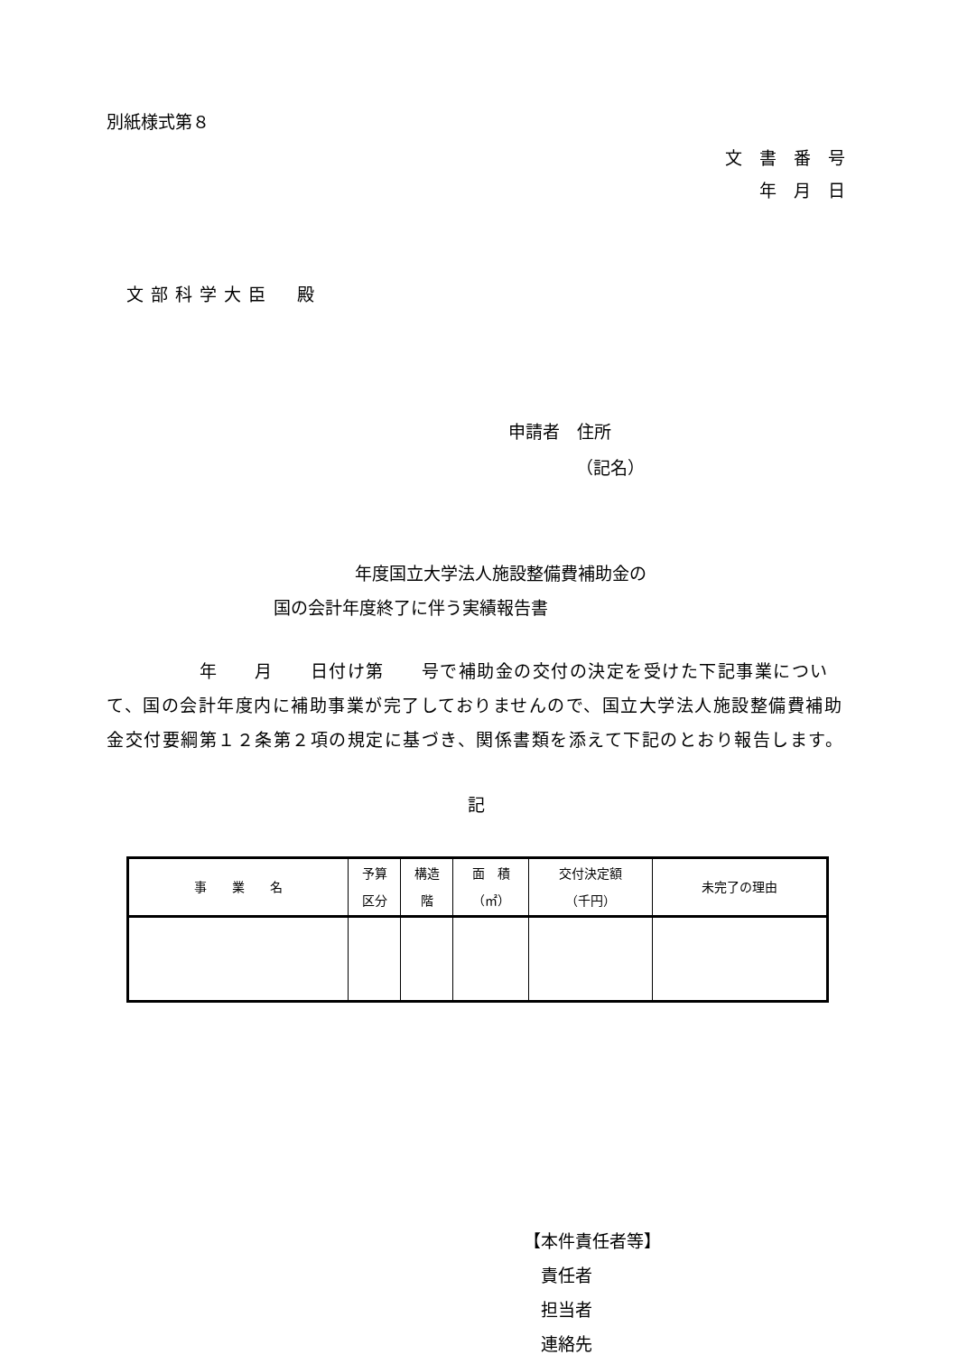別紙様式第８
文　書　番　号
年　月　日
文部科学大臣　殿
申請者　住所
（記名）
年度国立大学法人施設整備費補助金の
国の会計年度終了に伴う実績報告書
　　　　　年　　月　　日付け第　　号で補助金の交付の決定を受けた下記事業について、国の会計年度内に補助事業が完了しておりませんので、国立大学法人施設整備費補助金交付要綱第１２条第２項の規定に基づき、関係書類を添えて下記のとおり報告します。
記
| 事 業 名 | 予算 区分 | 構造 階 | 面 積 （㎡） | 交付決定額 （千円） | 未完了の理由 |
| --- | --- | --- | --- | --- | --- |
【本件責任者等】
　責任者
　担当者
　連絡先